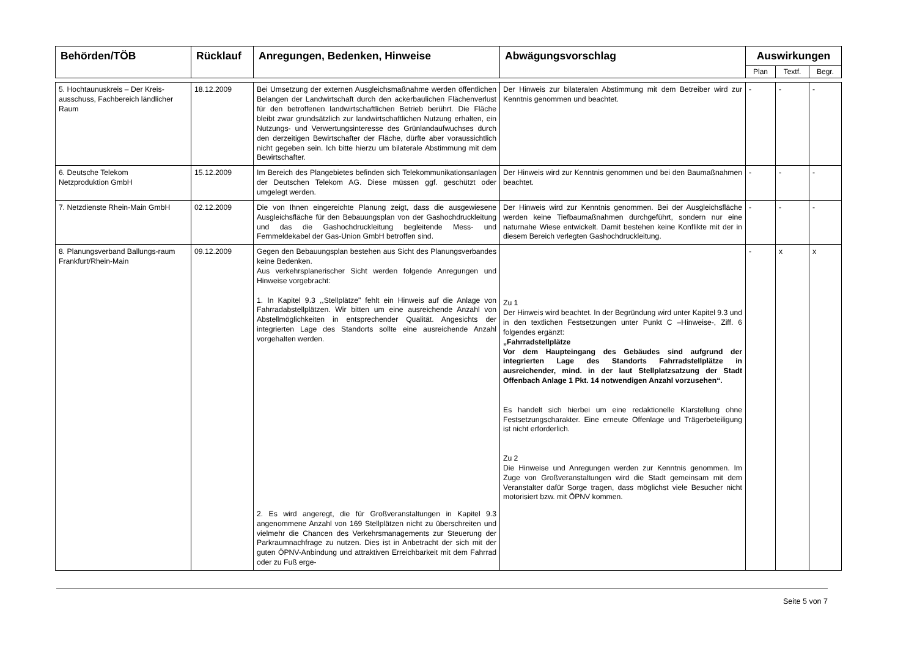| Behörden/TÖB | Rücklauf | Anregungen, Bedenken, Hinweise | Abwägungsvorschlag | Auswirkungen | | |
| --- | --- | --- | --- | --- | --- | --- |
| | | | | Plan | Textf. | Begr. |
| 5. Hochtaunuskreis – Der Kreis-ausschuss, Fachbereich ländlicher Raum | 18.12.2009 | Bei Umsetzung der externen Ausgleichsmaßnahme werden öffentlichen Belangen der Landwirtschaft durch den ackerbaulichen Flächenverlust für den betroffenen landwirtschaftlichen Betrieb berührt. Die Fläche bleibt zwar grundsätzlich zur landwirtschaftlichen Nutzung erhalten, ein Nutzungs- und Verwertungsinteresse des Grünlandaufwuchses durch den derzeitigen Bewirtschafter der Fläche, dürfte aber voraussichtlich nicht gegeben sein. Ich bitte hierzu um bilaterale Abstimmung mit dem Bewirtschafter. | Der Hinweis zur bilateralen Abstimmung mit dem Betreiber wird zur Kenntnis genommen und beachtet. | - | - | - |
| 6. Deutsche Telekom Netzproduktion GmbH | 15.12.2009 | Im Bereich des Plangebietes befinden sich Telekommunikationsanlagen der Deutschen Telekom AG. Diese müssen ggf. geschützt oder umgelegt werden. | Der Hinweis wird zur Kenntnis genommen und bei den Baumaßnahmen beachtet. | - | - | - |
| 7. Netzdienste Rhein-Main GmbH | 02.12.2009 | Die von Ihnen eingereichte Planung zeigt, dass die ausgewiesene Ausgleichsfläche für den Bebauungsplan von der Gashochdruckleitung und das die Gashochdruckleitung begleitende Mess- und Fernmeldekabel der Gas-Union GmbH betroffen sind. | Der Hinweis wird zur Kenntnis genommen. Bei der Ausgleichsfläche werden keine Tiefbaumaßnahmen durchgeführt, sondern nur eine naturnahe Wiese entwickelt. Damit bestehen keine Konflikte mit der in diesem Bereich verlegten Gashochdruckleitung. | - | - | - |
| 8. Planungsverband Ballungs-raum Frankfurt/Rhein-Main | 09.12.2009 | Gegen den Bebauungsplan bestehen aus Sicht des Planungsverbandes keine Bedenken. Aus verkehrsplanerischer Sicht werden folgende Anregungen und Hinweise vorgebracht: 1. In Kapitel 9.3 ,,Stellplätze" fehlt ein Hinweis auf die Anlage von Fahrradabstellplätzen. Wir bitten um eine ausreichende Anzahl von Abstellmöglichkeiten in entsprechender Qualität. Angesichts der integrierten Lage des Standorts sollte eine ausreichende Anzahl vorgehalten werden. 2. Es wird angeregt, die für Großveranstaltungen in Kapitel 9.3 angenommene Anzahl von 169 Stellplätzen nicht zu überschreiten und vielmehr die Chancen des Verkehrsmanagements zur Steuerung der Parkraumnachfrage zu nutzen. Dies ist in Anbetracht der sich mit der guten ÖPNV-Anbindung und attraktiven Erreichbarkeit mit dem Fahrrad oder zu Fuß erge- | Zu 1 Der Hinweis wird beachtet. In der Begründung wird unter Kapitel 9.3 und in den textlichen Festsetzungen unter Punkt C –Hinweise-, Ziff. 6 folgendes ergänzt: „Fahrradstellplätze Vor dem Haupteingang des Gebäudes sind aufgrund der integrierten Lage des Standorts Fahrradstellplätze in ausreichender, mind. in der laut Stellplatzsatzung der Stadt Offenbach Anlage 1 Pkt. 14 notwendigen Anzahl vorzusehen“. Es handelt sich hierbei um eine redaktionelle Klarstellung ohne Festsetzungscharakter. Eine erneute Offenlage und Trägerbeteiligung ist nicht erforderlich. Zu 2 Die Hinweise und Anregungen werden zur Kenntnis genommen. Im Zuge von Großveranstaltungen wird die Stadt gemeinsam mit dem Veranstalter dafür Sorge tragen, dass möglichst viele Besucher nicht motorisiert bzw. mit ÖPNV kommen. | - | x | x |
Seite 5 von 7